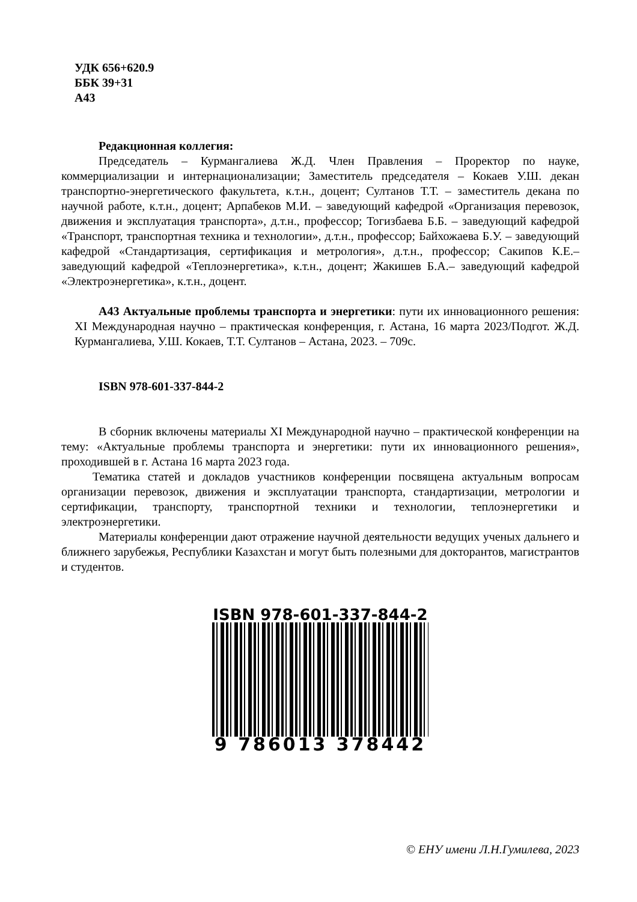УДК 656+620.9
ББК 39+31
А43
Редакционная коллегия:
Председатель – Курмангалиева Ж.Д. Член Правления – Проректор по науке, коммерциализации и интернационализации; Заместитель председателя – Кокаев У.Ш. декан транспортно-энергетического факультета, к.т.н., доцент; Султанов Т.Т. – заместитель декана по научной работе, к.т.н., доцент; Арпабеков М.И. – заведующий кафедрой «Организация перевозок, движения и эксплуатация транспорта», д.т.н., профессор; Тогизбаева Б.Б. – заведующий кафедрой «Транспорт, транспортная техника и технологии», д.т.н., профессор; Байхожаева Б.У. – заведующий кафедрой «Стандартизация, сертификация и метрология», д.т.н., профессор; Сакипов К.Е.– заведующий кафедрой «Теплоэнергетика», к.т.н., доцент; Жакишев Б.А.– заведующий кафедрой «Электроэнергетика», к.т.н., доцент.
А43 Актуальные проблемы транспорта и энергетики: пути их инновационного решения: XI Международная научно – практическая конференция, г. Астана, 16 марта 2023/Подгот. Ж.Д. Курмангалиева, У.Ш. Кокаев, Т.Т. Султанов – Астана, 2023. – 709с.
ISBN 978-601-337-844-2
В сборник включены материалы XI Международной научно – практической конференции на тему: «Актуальные проблемы транспорта и энергетики: пути их инновационного решения», проходившей в г. Астана 16 марта 2023 года.
Тематика статей и докладов участников конференции посвящена актуальным вопросам организации перевозок, движения и эксплуатации транспорта, стандартизации, метрологии и сертификации, транспорту, транспортной техники и технологии, теплоэнергетики и электроэнергетики.
Материалы конференции дают отражение научной деятельности ведущих ученых дальнего и ближнего зарубежья, Республики Казахстан и могут быть полезными для докторантов, магистрантов и студентов.
ISBN 978-601-337-844-2
9 786013 378442
© ЕНУ имени Л.Н.Гумилева, 2023